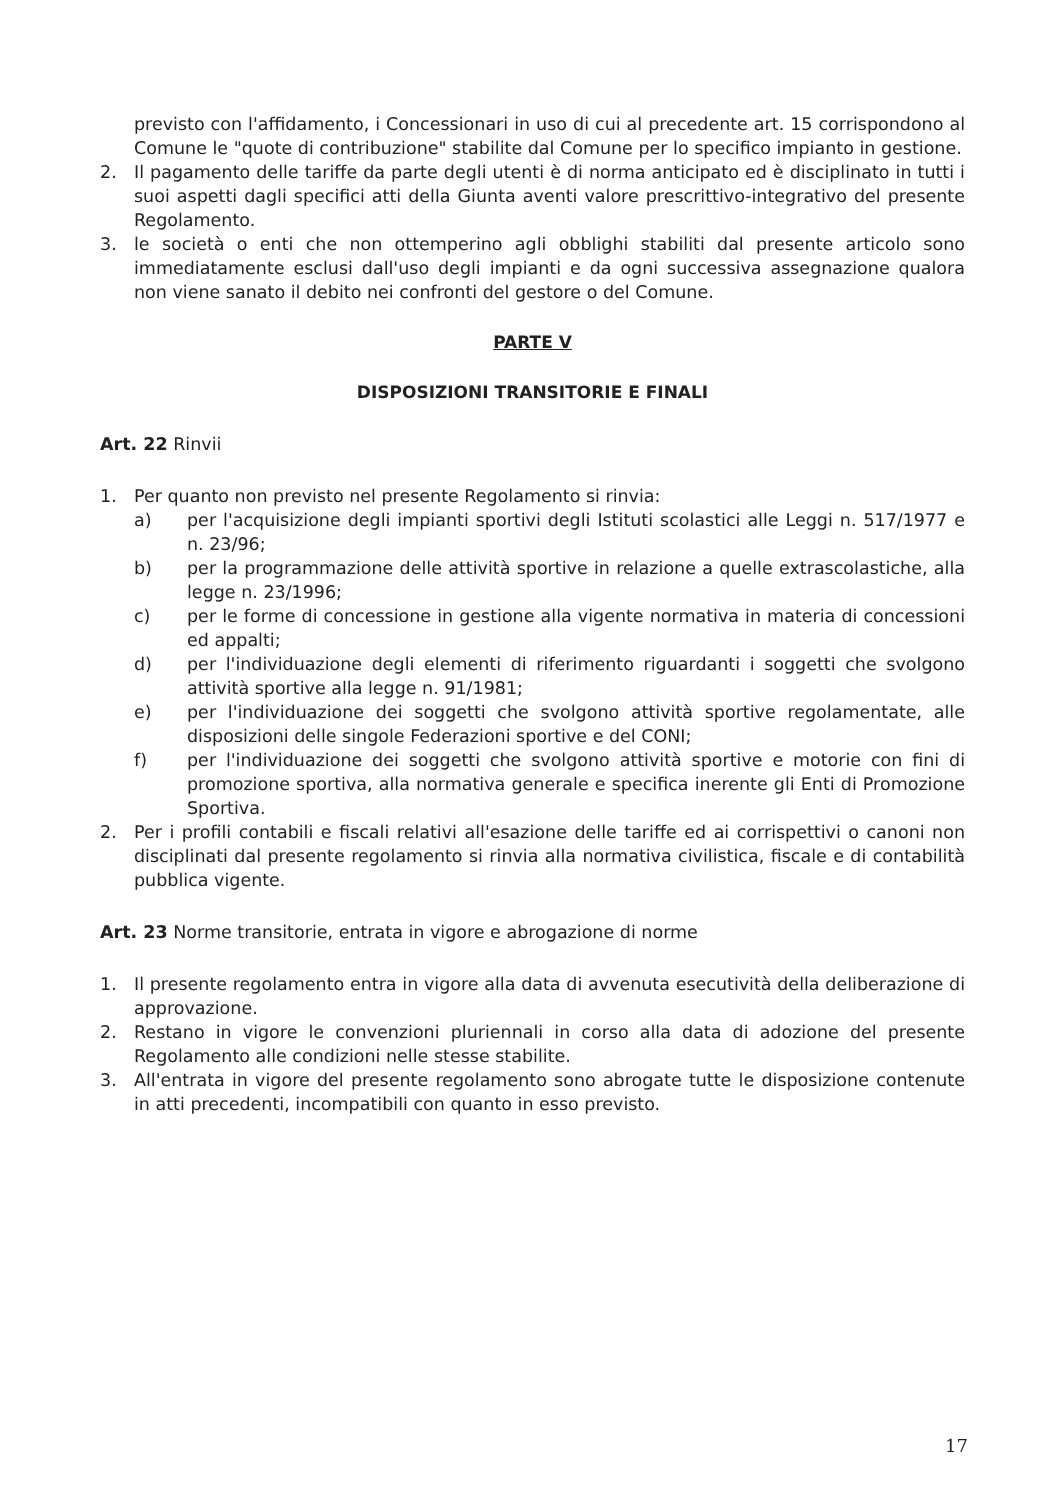previsto con l'affidamento, i Concessionari in uso di cui al precedente art. 15 corrispondono al Comune le "quote di contribuzione" stabilite dal Comune per lo specifico impianto in gestione.
2. Il pagamento delle tariffe da parte degli utenti è di norma anticipato ed è disciplinato in tutti i suoi aspetti dagli specifici atti della Giunta aventi valore prescrittivo-integrativo del presente Regolamento.
3. le società o enti che non ottemperino agli obblighi stabiliti dal presente articolo sono immediatamente esclusi dall'uso degli impianti e da ogni successiva assegnazione qualora non viene sanato il debito nei confronti del gestore o del Comune.
PARTE V
DISPOSIZIONI TRANSITORIE E FINALI
Art. 22 Rinvii
1. Per quanto non previsto nel presente Regolamento si rinvia:
a) per l'acquisizione degli impianti sportivi degli Istituti scolastici alle Leggi n. 517/1977 e n. 23/96;
b) per la programmazione delle attività sportive in relazione a quelle extrascolastiche, alla legge n. 23/1996;
c) per le forme di concessione in gestione alla vigente normativa in materia di concessioni ed appalti;
d) per l'individuazione degli elementi di riferimento riguardanti i soggetti che svolgono attività sportive alla legge n. 91/1981;
e) per l'individuazione dei soggetti che svolgono attività sportive regolamentate, alle disposizioni delle singole Federazioni sportive e del CONI;
f) per l'individuazione dei soggetti che svolgono attività sportive e motorie con fini di promozione sportiva, alla normativa generale e specifica inerente gli Enti di Promozione Sportiva.
2. Per i profili contabili e fiscali relativi all'esazione delle tariffe ed ai corrispettivi o canoni non disciplinati dal presente regolamento si rinvia alla normativa civilistica, fiscale e di contabilità pubblica vigente.
Art. 23 Norme transitorie, entrata in vigore e abrogazione di norme
1. Il presente regolamento entra in vigore alla data di avvenuta esecutività della deliberazione di approvazione.
2. Restano in vigore le convenzioni pluriennali in corso alla data di adozione del presente Regolamento alle condizioni nelle stesse stabilite.
3. All'entrata in vigore del presente regolamento sono abrogate tutte le disposizione contenute in atti precedenti, incompatibili con quanto in esso previsto.
17